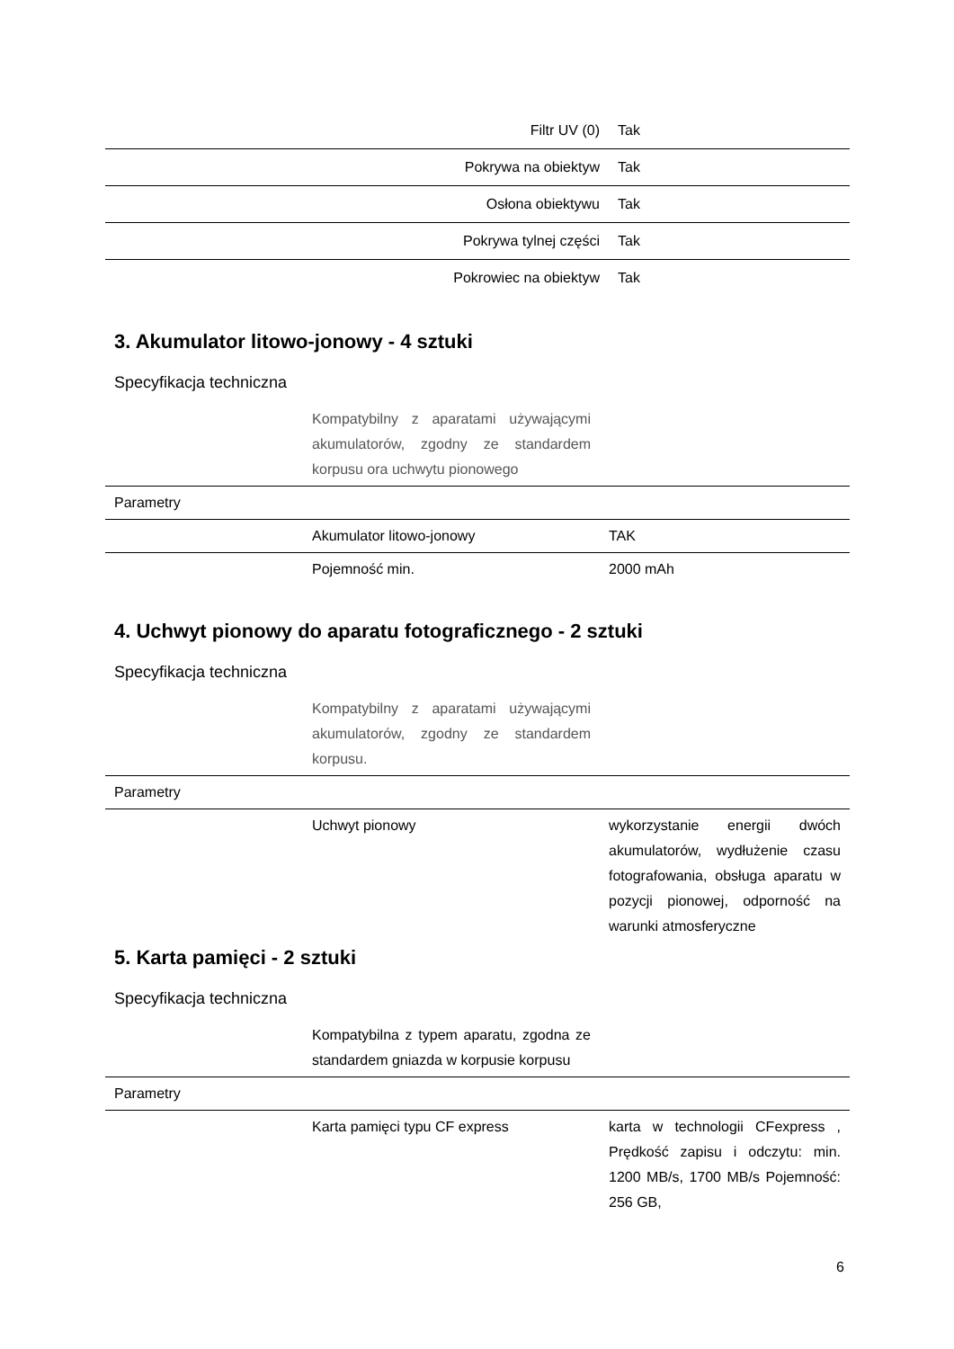| Filtr UV (0) | Tak |
| Pokrywa na obiektyw | Tak |
| Osłona obiektywu | Tak |
| Pokrywa tylnej części | Tak |
| Pokrowiec na obiektyw | Tak |
3. Akumulator litowo-jonowy - 4 sztuki
Specyfikacja techniczna
| | Kompatybilny z aparatami używającymi akumulatorów, zgodny ze standardem korpusu ora uchwytu pionowego | |
| Parametry | | |
| | Akumulator litowo-jonowy | TAK |
| | Pojemność min. | 2000 mAh |
4. Uchwyt pionowy do aparatu fotograficznego - 2 sztuki
Specyfikacja techniczna
| | Kompatybilny z aparatami używającymi akumulatorów, zgodny ze standardem korpusu. | |
| Parametry | | |
| | Uchwyt pionowy | wykorzystanie energii dwóch akumulatorów, wydłużenie czasu fotografowania, obsługa aparatu w pozycji pionowej, odporność na warunki atmosferyczne |
5. Karta pamięci - 2 sztuki
Specyfikacja techniczna
| | Kompatybilna z typem aparatu, zgodna ze standardem gniazda w korpusie korpusu | |
| Parametry | | |
| | Karta pamięci typu CF express | karta w technologii CFexpress , Prędkość zapisu i odczytu: min. 1200 MB/s, 1700 MB/s Pojemność: 256 GB, |
6